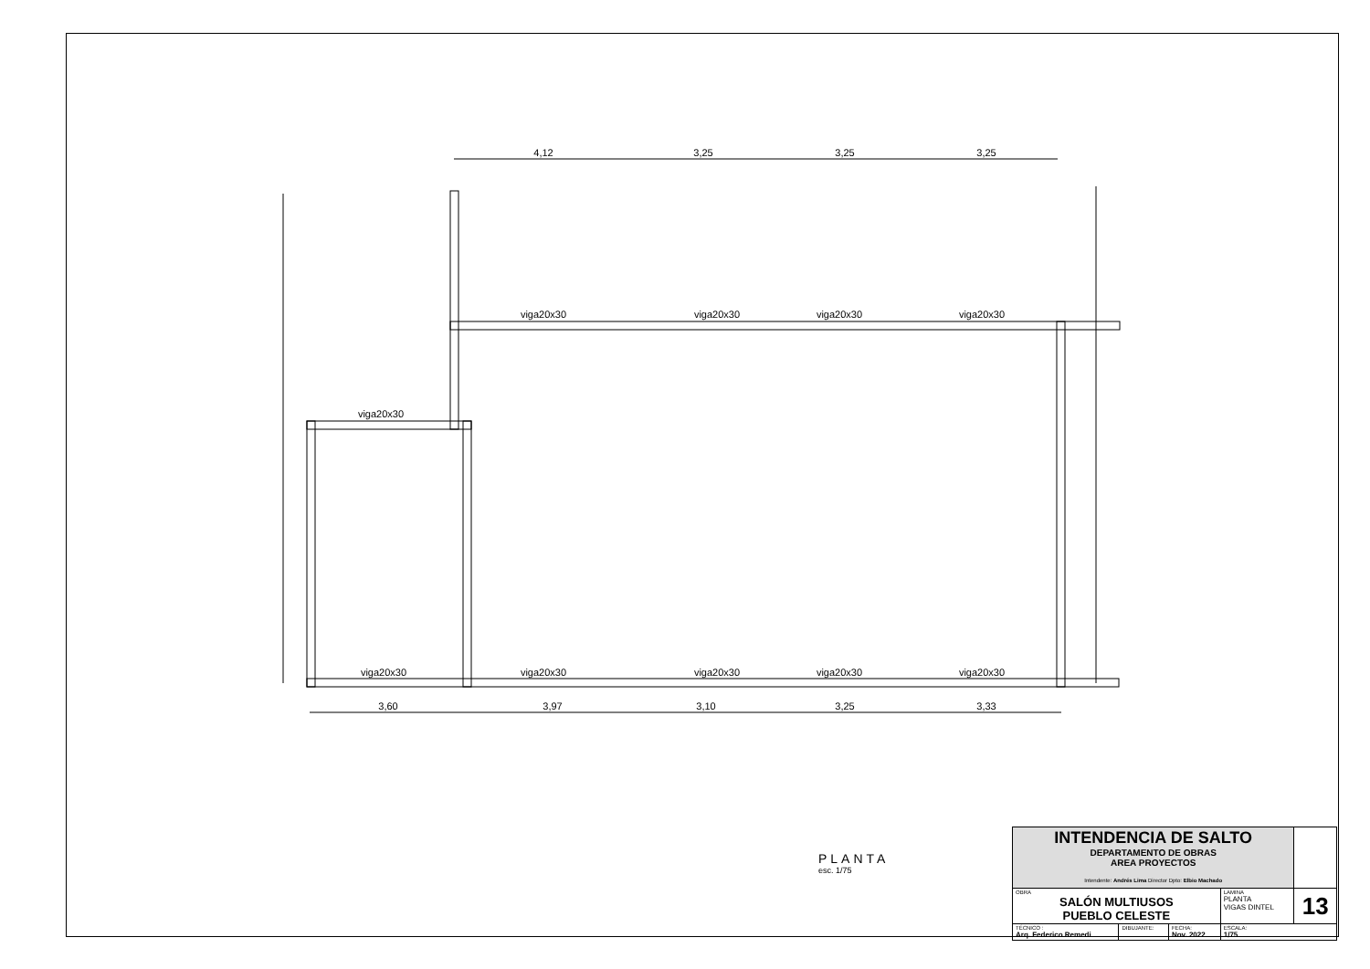4,12
3,25
3,25
3,25
3,60
3,97
3,10
3,25
3,33
viga20x30
viga20x30
viga20x30
viga20x30
viga20x30
viga20x30
viga20x30
viga20x30
viga20x30
viga20x30
PLANTA
esc. 1/75
| INTENDENCIA DE SALTO DEPARTAMENTO DE OBRAS AREA PROYECTOS Intendente: Andrés Lima Director Dpto: Elbio Machado | | | | |
| OBRA SALÓN MULTIUSOS PUEBLO CELESTE | | | LAMINA PLANTA VIGAS DINTEL | 13 |
| TÉCNICO : Arq. Federico Remedi | DIBUJANTE: | FECHA: Nov. 2022 | ESCALA: 1/75 | |